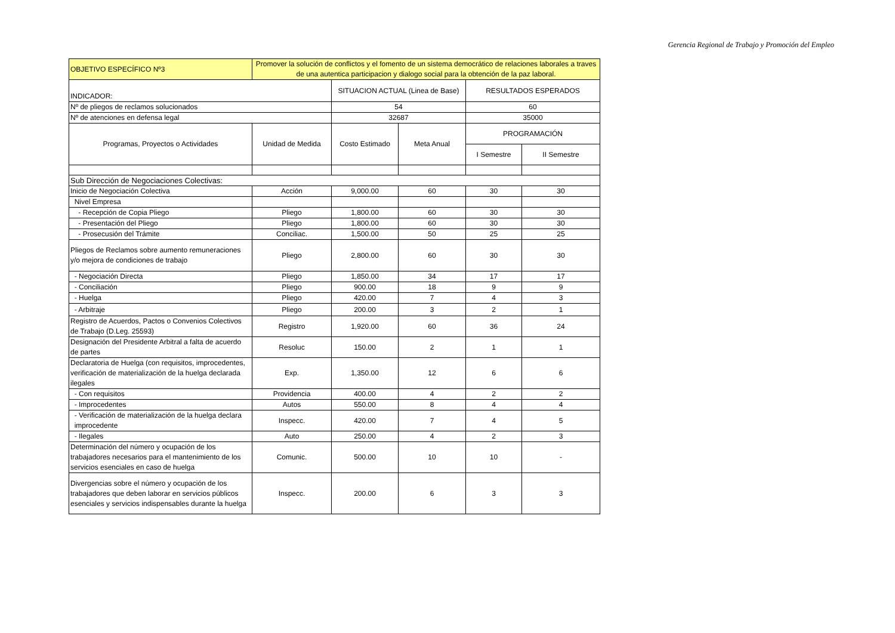Gerencia Regional de Trabajo y Promoción del Empleo
| OBJETIVO ESPECÍFICO Nº3 | Promover la solución de conflictos y el fomento de un sistema democrático de relaciones laborales a traves de una autentica participacion y dialogo social para la obtención de la paz laboral. | | | | |
| INDICADOR: | | SITUACION ACTUAL (Linea de Base) | | RESULTADOS ESPERADOS | |
| Nº de pliegos de reclamos solucionados | | 54 | | 60 | |
| Nº de atenciones en defensa legal | | 32687 | | 35000 | |
| Programas, Proyectos o Actividades | Unidad de Medida | Costo Estimado | Meta Anual | PROGRAMACIÓN | |
| | | | | I Semestre | II Semestre |
| Sub Dirección de Negociaciones Colectivas: | | | | | |
| Inicio de Negociación Colectiva | Acción | 9,000.00 | 60 | 30 | 30 |
| Nivel Empresa | | | | | |
| - Recepción de Copia Pliego | Pliego | 1,800.00 | 60 | 30 | 30 |
| - Presentación del Pliego | Pliego | 1,800.00 | 60 | 30 | 30 |
| - Prosecusión del Trámite | Conciliac. | 1,500.00 | 50 | 25 | 25 |
| Pliegos de Reclamos sobre aumento remuneraciones y/o mejora de condiciones de trabajo | Pliego | 2,800.00 | 60 | 30 | 30 |
| - Negociación Directa | Pliego | 1,850.00 | 34 | 17 | 17 |
| - Conciliación | Pliego | 900.00 | 18 | 9 | 9 |
| - Huelga | Pliego | 420.00 | 7 | 4 | 3 |
| - Arbitraje | Pliego | 200.00 | 3 | 2 | 1 |
| Registro de Acuerdos, Pactos o Convenios Colectivos de Trabajo (D.Leg. 25593) | Registro | 1,920.00 | 60 | 36 | 24 |
| Designación del Presidente Arbitral a falta de acuerdo de partes | Resoluc | 150.00 | 2 | 1 | 1 |
| Declaratoria de Huelga (con requisitos, improcedentes, verificación de materialización de la huelga declarada ilegales | Exp. | 1,350.00 | 12 | 6 | 6 |
| - Con requisitos | Providencia | 400.00 | 4 | 2 | 2 |
| - Improcedentes | Autos | 550.00 | 8 | 4 | 4 |
| - Verificación de materialización de la huelga declara improcedente | Inspecc. | 420.00 | 7 | 4 | 5 |
| - Ilegales | Auto | 250.00 | 4 | 2 | 3 |
| Determinación del número y ocupación de los trabajadores necesarios para el mantenimiento de los servicios esenciales en caso de huelga | Comunic. | 500.00 | 10 | 10 | - |
| Divergencias sobre el número y ocupación de los trabajadores que deben laborar en servicios públicos esenciales y servicios indispensables durante la huelga | Inspecc. | 200.00 | 6 | 3 | 3 |